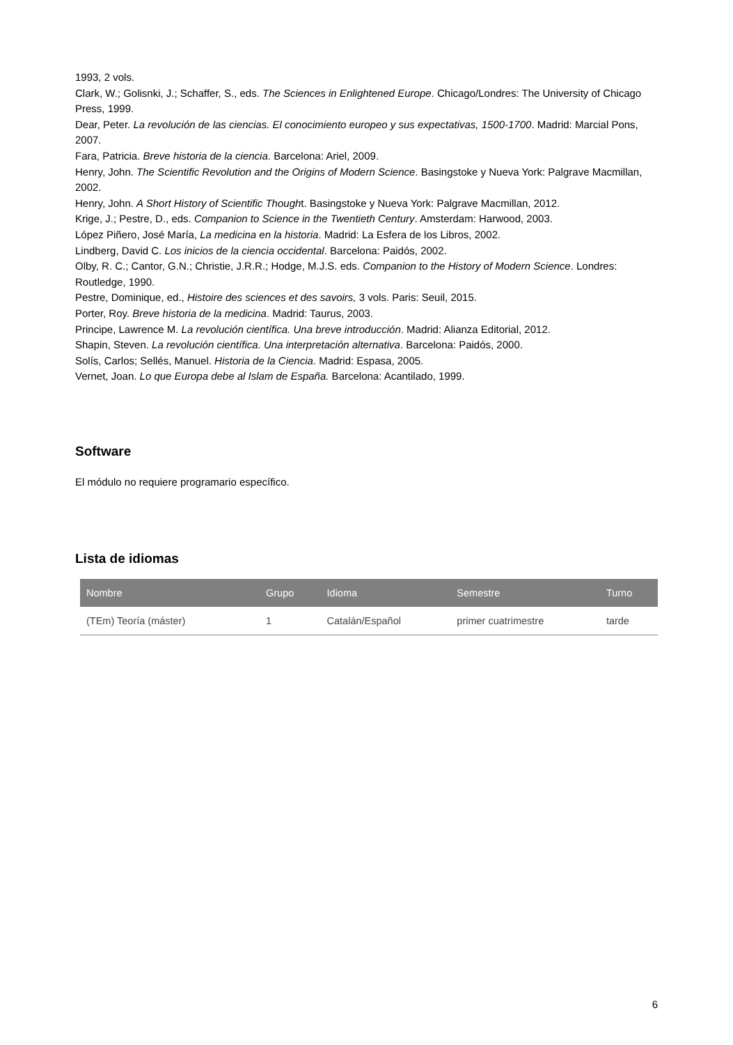1993, 2 vols.
Clark, W.; Golisnki, J.; Schaffer, S., eds. The Sciences in Enlightened Europe. Chicago/Londres: The University of Chicago Press, 1999.
Dear, Peter. La revolución de las ciencias. El conocimiento europeo y sus expectativas, 1500-1700. Madrid: Marcial Pons, 2007.
Fara, Patricia. Breve historia de la ciencia. Barcelona: Ariel, 2009.
Henry, John. The Scientific Revolution and the Origins of Modern Science. Basingstoke y Nueva York: Palgrave Macmillan, 2002.
Henry, John. A Short History of Scientific Thought. Basingstoke y Nueva York: Palgrave Macmillan, 2012.
Krige, J.; Pestre, D., eds. Companion to Science in the Twentieth Century. Amsterdam: Harwood, 2003.
López Piñero, José María, La medicina en la historia. Madrid: La Esfera de los Libros, 2002.
Lindberg, David C. Los inicios de la ciencia occidental. Barcelona: Paidós, 2002.
Olby, R. C.; Cantor, G.N.; Christie, J.R.R.; Hodge, M.J.S. eds. Companion to the History of Modern Science. Londres: Routledge, 1990.
Pestre, Dominique, ed., Histoire des sciences et des savoirs, 3 vols. Paris: Seuil, 2015.
Porter, Roy. Breve historia de la medicina. Madrid: Taurus, 2003.
Principe, Lawrence M. La revolución científica. Una breve introducción. Madrid: Alianza Editorial, 2012.
Shapin, Steven. La revolución científica. Una interpretación alternativa. Barcelona: Paidós, 2000.
Solís, Carlos; Sellés, Manuel. Historia de la Ciencia. Madrid: Espasa, 2005.
Vernet, Joan. Lo que Europa debe al Islam de España. Barcelona: Acantilado, 1999.
Software
El módulo no requiere programario específico.
Lista de idiomas
| Nombre | Grupo | Idioma | Semestre | Turno |
| --- | --- | --- | --- | --- |
| (TEm) Teoría (máster) | 1 | Catalán/Español | primer cuatrimestre | tarde |
6